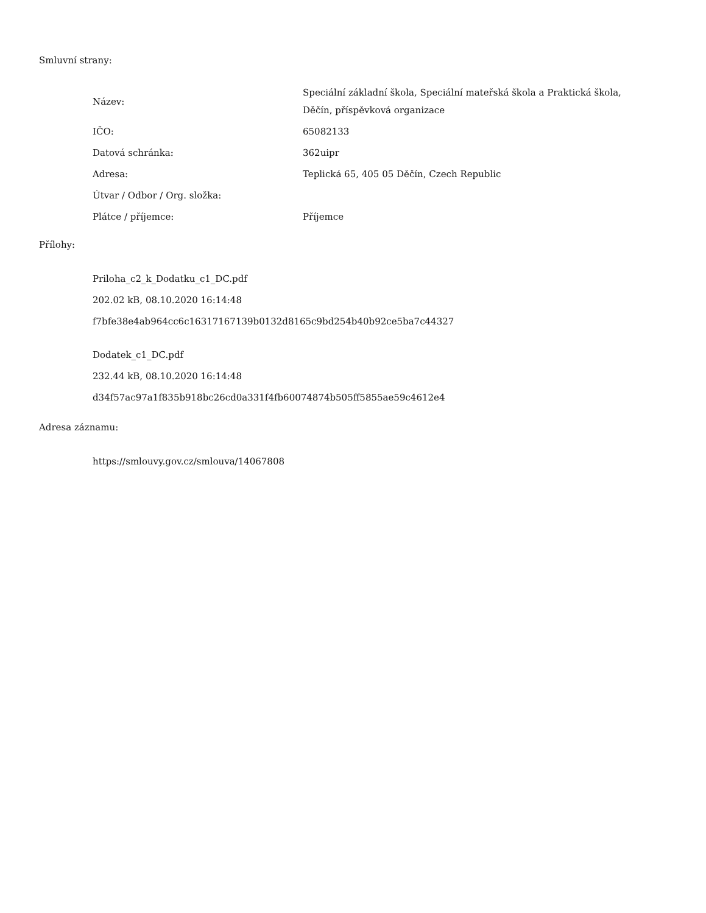Smluvní strany:
| Název: | Speciální základní škola, Speciální mateřská škola a Praktická škola, Děčín, příspěvková organizace |
| IČO: | 65082133 |
| Datová schránka: | 362uipr |
| Adresa: | Teplická 65, 405 05 Děčín, Czech Republic |
| Útvar / Odbor / Org. složka: | |
| Plátce / příjemce: | Příjemce |
Přílohy:
Priloha_c2_k_Dodatku_c1_DC.pdf
202.02 kB, 08.10.2020 16:14:48
f7bfe38e4ab964cc6c16317167139b0132d8165c9bd254b40b92ce5ba7c44327
Dodatek_c1_DC.pdf
232.44 kB, 08.10.2020 16:14:48
d34f57ac97a1f835b918bc26cd0a331f4fb60074874b505ff5855ae59c4612e4
Adresa záznamu:
https://smlouvy.gov.cz/smlouva/14067808